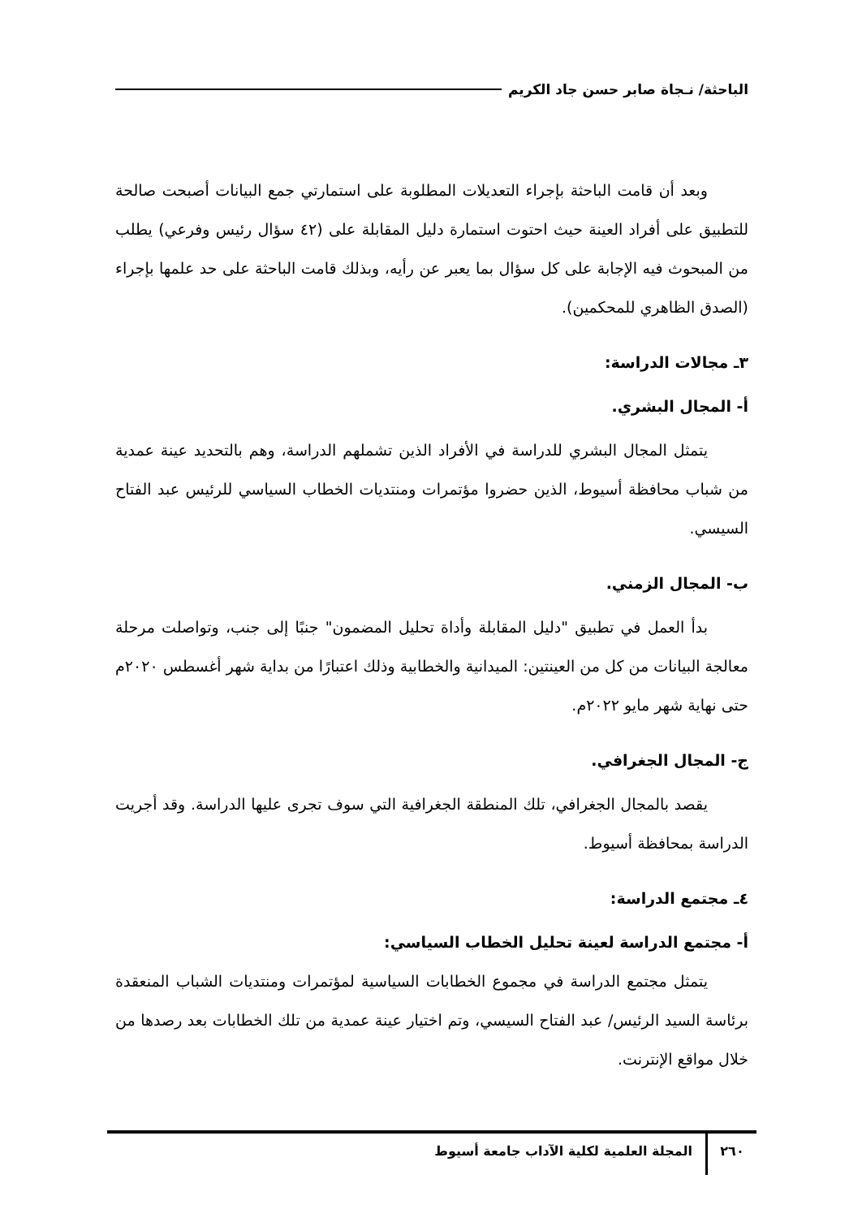الباحثة/ نـجاة صابر حسن جاد الكريم
وبعد أن قامت الباحثة بإجراء التعديلات المطلوبة على استمارتي جمع البيانات أصبحت صالحة للتطبيق على أفراد العينة حيث احتوت استمارة دليل المقابلة على (٤٢ سؤال رئيس وفرعي) يطلب من المبحوث فيه الإجابة على كل سؤال بما يعبر عن رأيه، وبذلك قامت الباحثة على حد علمها بإجراء (الصدق الظاهري للمحكمين).
٣ـ مجالات الدراسة:
أ- المجال البشري.
يتمثل المجال البشري للدراسة في الأفراد الذين تشملهم الدراسة، وهم بالتحديد عينة عمدية من شباب محافظة أسيوط، الذين حضروا مؤتمرات ومنتديات الخطاب السياسي للرئيس عبد الفتاح السيسي.
ب- المجال الزمني.
بدأ العمل في تطبيق "دليل المقابلة وأداة تحليل المضمون" جنبًا إلى جنب، وتواصلت مرحلة معالجة البيانات من كل من العينتين: الميدانية والخطابية وذلك اعتبارًا من بداية شهر أغسطس ٢٠٢٠م حتى نهاية شهر مايو ٢٠٢٢م.
ج- المجال الجغرافي.
يقصد بالمجال الجغرافي، تلك المنطقة الجغرافية التي سوف تجرى عليها الدراسة. وقد أجريت الدراسة بمحافظة أسيوط.
٤ـ مجتمع الدراسة:
أ- مجتمع الدراسة لعينة تحليل الخطاب السياسي:
يتمثل مجتمع الدراسة في مجموع الخطابات السياسية لمؤتمرات ومنتديات الشباب المنعقدة برئاسة السيد الرئيس/ عبد الفتاح السيسي، وتم اختيار عينة عمدية من تلك الخطابات بعد رصدها من خلال مواقع الإنترنت.
٢٦٠ المجلة العلمية لكلية الآداب جامعة أسيوط